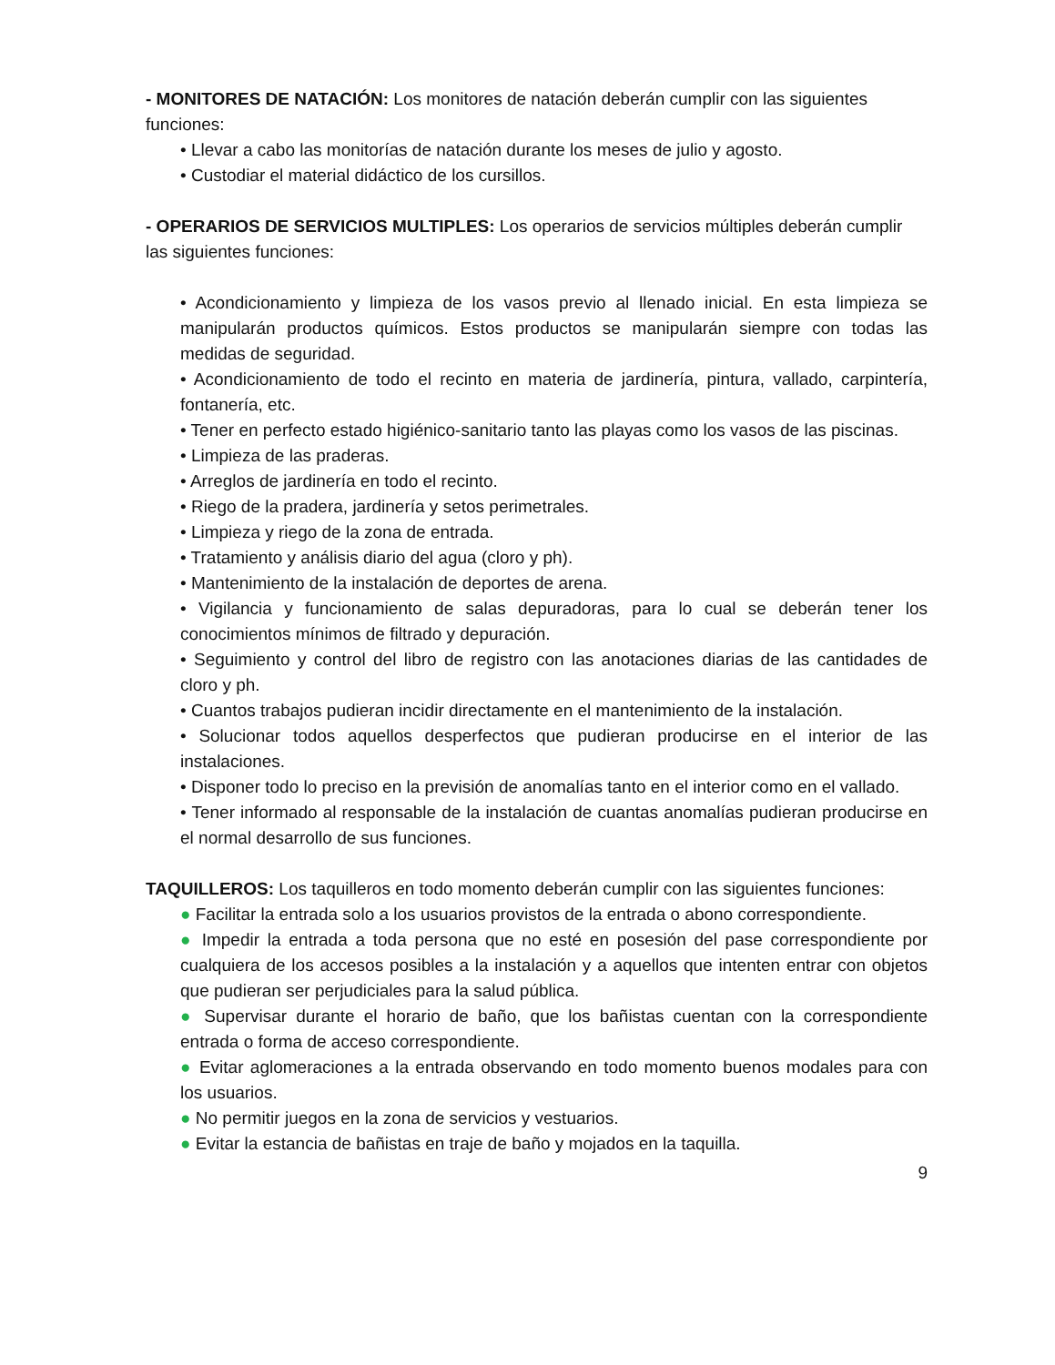- MONITORES DE NATACIÓN: Los monitores de natación deberán cumplir con las siguientes funciones:
• Llevar a cabo las monitorías de natación durante los meses de julio y agosto.
• Custodiar el material didáctico de los cursillos.
- OPERARIOS DE SERVICIOS MULTIPLES: Los operarios de servicios múltiples deberán cumplir las siguientes funciones:
• Acondicionamiento y limpieza de los vasos previo al llenado inicial. En esta limpieza se manipularán productos químicos. Estos productos se manipularán siempre con todas las medidas de seguridad.
• Acondicionamiento de todo el recinto en materia de jardinería, pintura, vallado, carpintería, fontanería, etc.
• Tener en perfecto estado higiénico-sanitario tanto las playas como los vasos de las piscinas.
• Limpieza de las praderas.
• Arreglos de jardinería en todo el recinto.
• Riego de la pradera, jardinería y setos perimetrales.
• Limpieza y riego de la zona de entrada.
• Tratamiento y análisis diario del agua (cloro y ph).
• Mantenimiento de la instalación de deportes de arena.
• Vigilancia y funcionamiento de salas depuradoras, para lo cual se deberán tener los conocimientos mínimos de filtrado y depuración.
• Seguimiento y control del libro de registro con las anotaciones diarias de las cantidades de cloro y ph.
• Cuantos trabajos pudieran incidir directamente en el mantenimiento de la instalación.
• Solucionar todos aquellos desperfectos que pudieran producirse en el interior de las instalaciones.
• Disponer todo lo preciso en la previsión de anomalías tanto en el interior como en el vallado.
• Tener informado al responsable de la instalación de cuantas anomalías pudieran producirse en el normal desarrollo de sus funciones.
TAQUILLEROS: Los taquilleros en todo momento deberán cumplir con las siguientes funciones:
● Facilitar la entrada solo a los usuarios provistos de la entrada o abono correspondiente.
● Impedir la entrada a toda persona que no esté en posesión del pase correspondiente por cualquiera de los accesos posibles a la instalación y a aquellos que intenten entrar con objetos que pudieran ser perjudiciales para la salud pública.
● Supervisar durante el horario de baño, que los bañistas cuentan con la correspondiente entrada o forma de acceso correspondiente.
● Evitar aglomeraciones a la entrada observando en todo momento buenos modales para con los usuarios.
● No permitir juegos en la zona de servicios y vestuarios.
● Evitar la estancia de bañistas en traje de baño y mojados en la taquilla.
9